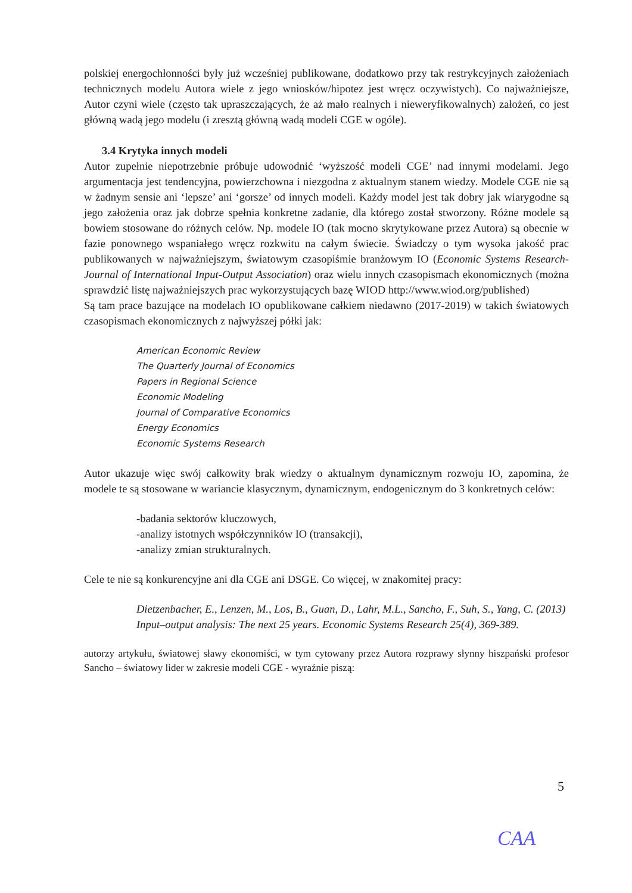polskiej energochłonności były już wcześniej publikowane, dodatkowo przy tak restrykcyjnych założeniach technicznych modelu Autora wiele z jego wniosków/hipotez jest wręcz oczywistych). Co najważniejsze, Autor czyni wiele (często tak upraszczających, że aż mało realnych i nieweryfikowalnych) założeń, co jest główną wadą jego modelu (i zresztą główną wadą modeli CGE w ogóle).
3.4 Krytyka innych modeli
Autor zupełnie niepotrzebnie próbuje udowodnić ‘wyższość modeli CGE’ nad innymi modelami. Jego argumentacja jest tendencyjna, powierzchowna i niezgodna z aktualnym stanem wiedzy. Modele CGE nie są w żadnym sensie ani ‘lepsze’ ani ‘gorsze’ od innych modeli. Każdy model jest tak dobry jak wiarygodne są jego założenia oraz jak dobrze spełnia konkretne zadanie, dla którego został stworzony. Różne modele są bowiem stosowane do różnych celów. Np. modele IO (tak mocno skrytykowane przez Autora) są obecnie w fazie ponownego wspaniałego wręcz rozkwitu na całym świecie. Świadczy o tym wysoka jakość prac publikowanych w najważniejszym, światowym czasopiśmie branżowym IO (Economic Systems Research-Journal of International Input-Output Association) oraz wielu innych czasopismach ekonomicznych (można sprawdzić listę najważniejszych prac wykorzystujących bazę WIOD http://www.wiod.org/published)
Są tam prace bazujące na modelach IO opublikowane całkiem niedawno (2017-2019) w takich światowych czasopismach ekonomicznych z najwyższej półki jak:
American Economic Review
The Quarterly Journal of Economics
Papers in Regional Science
Economic Modeling
Journal of Comparative Economics
Energy Economics
Economic Systems Research
Autor ukazuje więc swój całkowity brak wiedzy o aktualnym dynamicznym rozwoju IO, zapomina, że modele te są stosowane w wariancie klasycznym, dynamicznym, endogenicznym do 3 konkretnych celów:
-badania sektorów kluczowych,
-analizy istotnych współczynników IO (transakcji),
-analizy zmian strukturalnych.
Cele te nie są konkurencyjne ani dla CGE ani DSGE. Co więcej, w znakomitej pracy:
Dietzenbacher, E., Lenzen, M., Los, B., Guan, D., Lahr, M.L., Sancho, F., Suh, S., Yang, C. (2013) Input–output analysis: The next 25 years. Economic Systems Research 25(4), 369-389.
autorzy artykułu, światowej sławy ekonomiści, w tym cytowany przez Autora rozprawy słynny hiszpański profesor Sancho – światowy lider w zakresie modeli CGE - wyraźnie piszą:
5
CAA